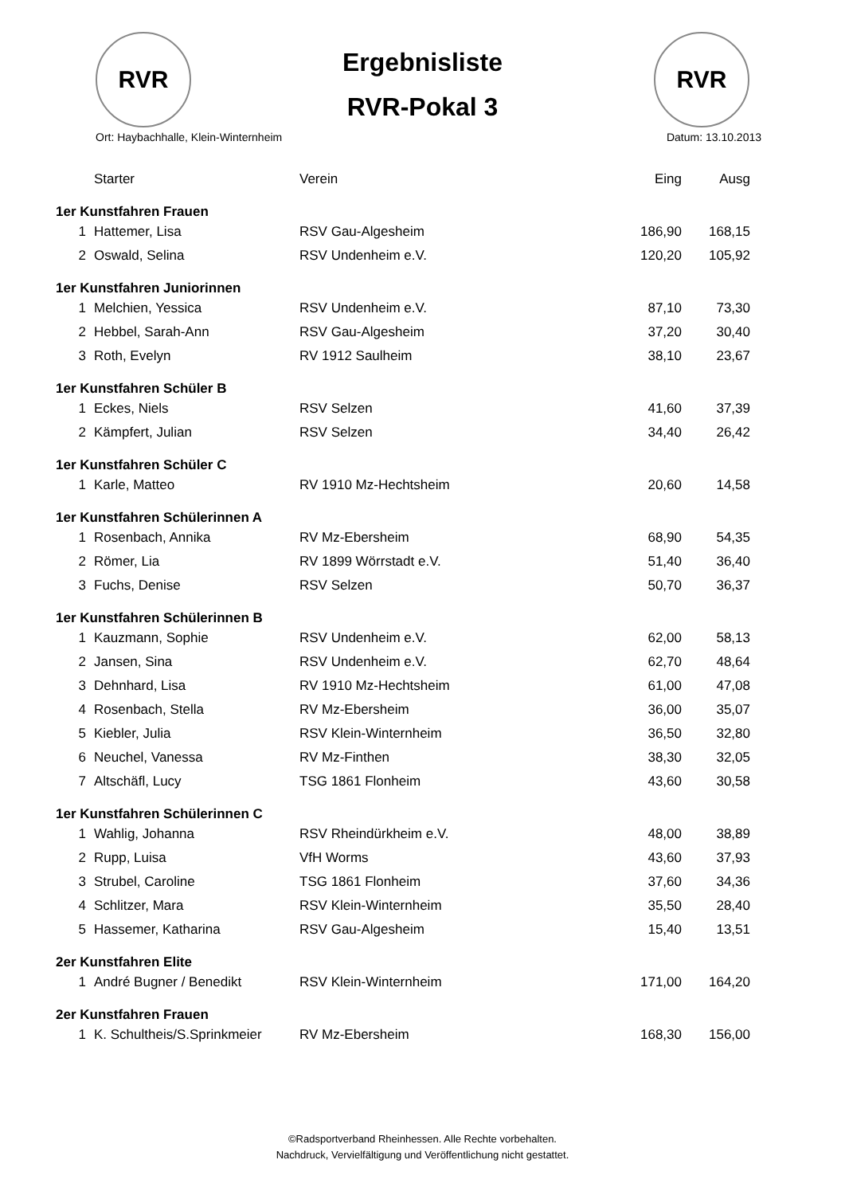RVR
Ergebnisliste
RVR-Pokal 3
RVR
Ort: Haybachhalle, Klein-Winternheim Datum: 13.10.2013
| | Starter | Verein | Eing | Ausg |
| --- | --- | --- | --- | --- |
| 1er Kunstfahren Frauen | | | | |
| 1 | Hattemer, Lisa | RSV Gau-Algesheim | 186,90 | 168,15 |
| 2 | Oswald, Selina | RSV Undenheim e.V. | 120,20 | 105,92 |
| 1er Kunstfahren Juniorinnen | | | | |
| 1 | Melchien, Yessica | RSV Undenheim e.V. | 87,10 | 73,30 |
| 2 | Hebbel, Sarah-Ann | RSV Gau-Algesheim | 37,20 | 30,40 |
| 3 | Roth, Evelyn | RV 1912 Saulheim | 38,10 | 23,67 |
| 1er Kunstfahren Schüler B | | | | |
| 1 | Eckes, Niels | RSV Selzen | 41,60 | 37,39 |
| 2 | Kämpfert, Julian | RSV Selzen | 34,40 | 26,42 |
| 1er Kunstfahren Schüler C | | | | |
| 1 | Karle, Matteo | RV 1910 Mz-Hechtsheim | 20,60 | 14,58 |
| 1er Kunstfahren Schülerinnen A | | | | |
| 1 | Rosenbach, Annika | RV Mz-Ebersheim | 68,90 | 54,35 |
| 2 | Römer, Lia | RV 1899 Wörrstadt e.V. | 51,40 | 36,40 |
| 3 | Fuchs, Denise | RSV Selzen | 50,70 | 36,37 |
| 1er Kunstfahren Schülerinnen B | | | | |
| 1 | Kauzmann, Sophie | RSV Undenheim e.V. | 62,00 | 58,13 |
| 2 | Jansen, Sina | RSV Undenheim e.V. | 62,70 | 48,64 |
| 3 | Dehnhard, Lisa | RV 1910 Mz-Hechtsheim | 61,00 | 47,08 |
| 4 | Rosenbach, Stella | RV Mz-Ebersheim | 36,00 | 35,07 |
| 5 | Kiebler, Julia | RSV Klein-Winternheim | 36,50 | 32,80 |
| 6 | Neuchel, Vanessa | RV Mz-Finthen | 38,30 | 32,05 |
| 7 | Altschäfl, Lucy | TSG 1861 Flonheim | 43,60 | 30,58 |
| 1er Kunstfahren Schülerinnen C | | | | |
| 1 | Wahlig, Johanna | RSV Rheindürkheim e.V. | 48,00 | 38,89 |
| 2 | Rupp, Luisa | VfH Worms | 43,60 | 37,93 |
| 3 | Strubel, Caroline | TSG 1861 Flonheim | 37,60 | 34,36 |
| 4 | Schlitzer, Mara | RSV Klein-Winternheim | 35,50 | 28,40 |
| 5 | Hassemer, Katharina | RSV Gau-Algesheim | 15,40 | 13,51 |
| 2er Kunstfahren Elite | | | | |
| 1 | André Bugner / Benedikt | RSV Klein-Winternheim | 171,00 | 164,20 |
| 2er Kunstfahren Frauen | | | | |
| 1 | K. Schultheis/S.Sprinkmeier | RV Mz-Ebersheim | 168,30 | 156,00 |
©Radsportverband Rheinhessen. Alle Rechte vorbehalten.
Nachdruck, Vervielfältigung und Veröffentlichung nicht gestattet.